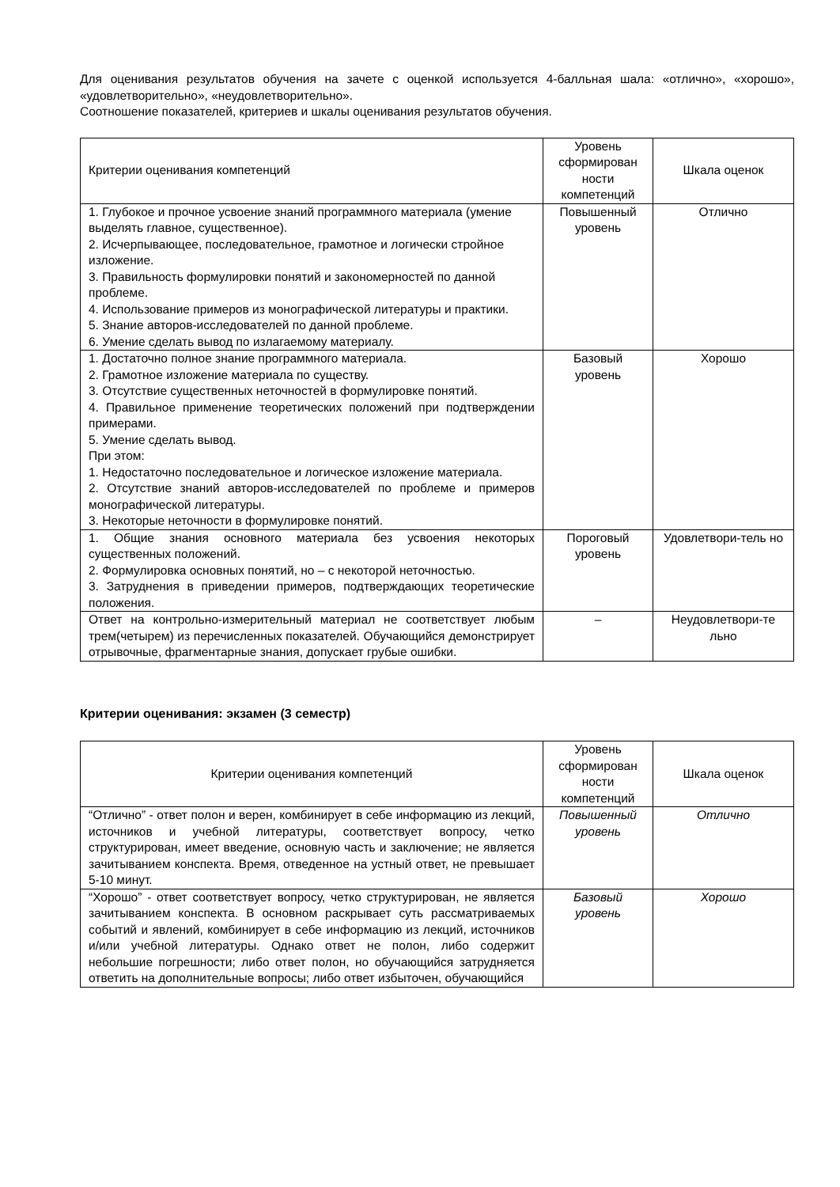Для оценивания результатов обучения на зачете с оценкой используется 4-балльная шала: «отлично», «хорошо», «удовлетворительно», «неудовлетворительно».
Соотношение показателей, критериев и шкалы оценивания результатов обучения.
| Критерии оценивания компетенций | Уровень сформирован ности компетенций | Шкала оценок |
| --- | --- | --- |
| 1. Глубокое и прочное усвоение знаний программного материала (умение выделять главное, существенное). 2. Исчерпывающее, последовательное, грамотное и логически стройное изложение. 3. Правильность формулировки понятий и закономерностей по данной проблеме. 4. Использование примеров из монографической литературы и практики. 5. Знание авторов-исследователей по данной проблеме. 6. Умение сделать вывод по излагаемому материалу. | Повышенный уровень | Отлично |
| 1. Достаточно полное знание программного материала. 2. Грамотное изложение материала по существу. 3. Отсутствие существенных неточностей в формулировке понятий. 4. Правильное применение теоретических положений при подтверждении примерами. 5. Умение сделать вывод. При этом: 1. Недостаточно последовательное и логическое изложение материала. 2. Отсутствие знаний авторов-исследователей по проблеме и примеров монографической литературы. 3. Некоторые неточности в формулировке понятий. | Базовый уровень | Хорошо |
| 1. Общие знания основного материала без усвоения некоторых существенных положений. 2. Формулировка основных понятий, но – с некоторой неточностью. 3. Затруднения в приведении примеров, подтверждающих теоретические положения. | Пороговый уровень | Удовлетвори-тель но |
| Ответ на контрольно-измерительный материал не соответствует любым трем(четырем) из перечисленных показателей. Обучающийся демонстрирует отрывочные, фрагментарные знания, допускает грубые ошибки. | – | Неудовлетвори-те льно |
Критерии оценивания: экзамен (3 семестр)
| Критерии оценивания компетенций | Уровень сформирован ности компетенций | Шкала оценок |
| --- | --- | --- |
| “Отлично” - ответ полон и верен, комбинирует в себе информацию из лекций, источников и учебной литературы, соответствует вопросу, четко структурирован, имеет введение, основную часть и заключение; не является зачитыванием конспекта. Время, отведенное на устный ответ, не превышает 5-10 минут. | Повышенный уровень | Отлично |
| “Хорошо” - ответ соответствует вопросу, четко структурирован, не является зачитыванием конспекта. В основном раскрывает суть рассматриваемых событий и явлений, комбинирует в себе информацию из лекций, источников и/или учебной литературы. Однако ответ не полон, либо содержит небольшие погрешности; либо ответ полон, но обучающийся затрудняется ответить на дополнительные вопросы; либо ответ избыточен, обучающийся | Базовый уровень | Хорошо |